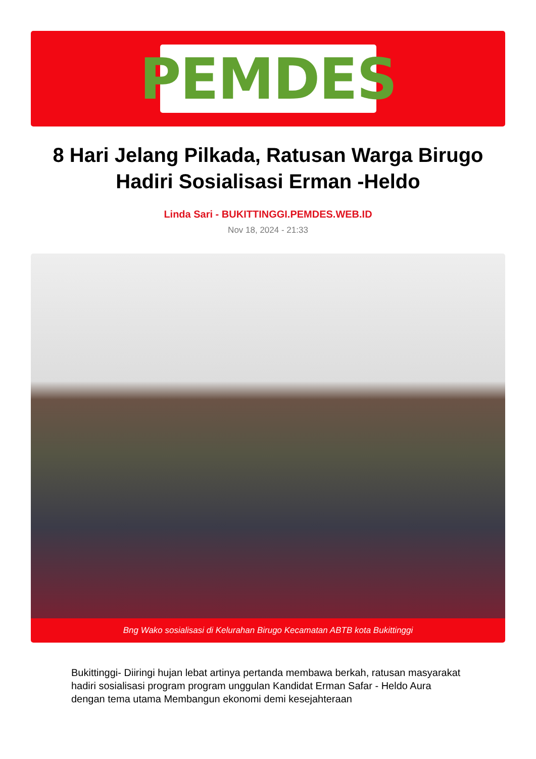PEMDES
8 Hari Jelang Pilkada, Ratusan Warga Birugo Hadiri Sosialisasi Erman -Heldo
Linda Sari - BUKITTINGGI.PEMDES.WEB.ID
Nov 18, 2024 - 21:33
Bng Wako sosialisasi di Kelurahan Birugo Kecamatan ABTB kota Bukittinggi
Bukittinggi- Diiringi hujan lebat artinya pertanda membawa berkah, ratusan masyarakat hadiri sosialisasi program program unggulan Kandidat Erman Safar - Heldo Aura dengan tema utama Membangun ekonomi demi kesejahteraan